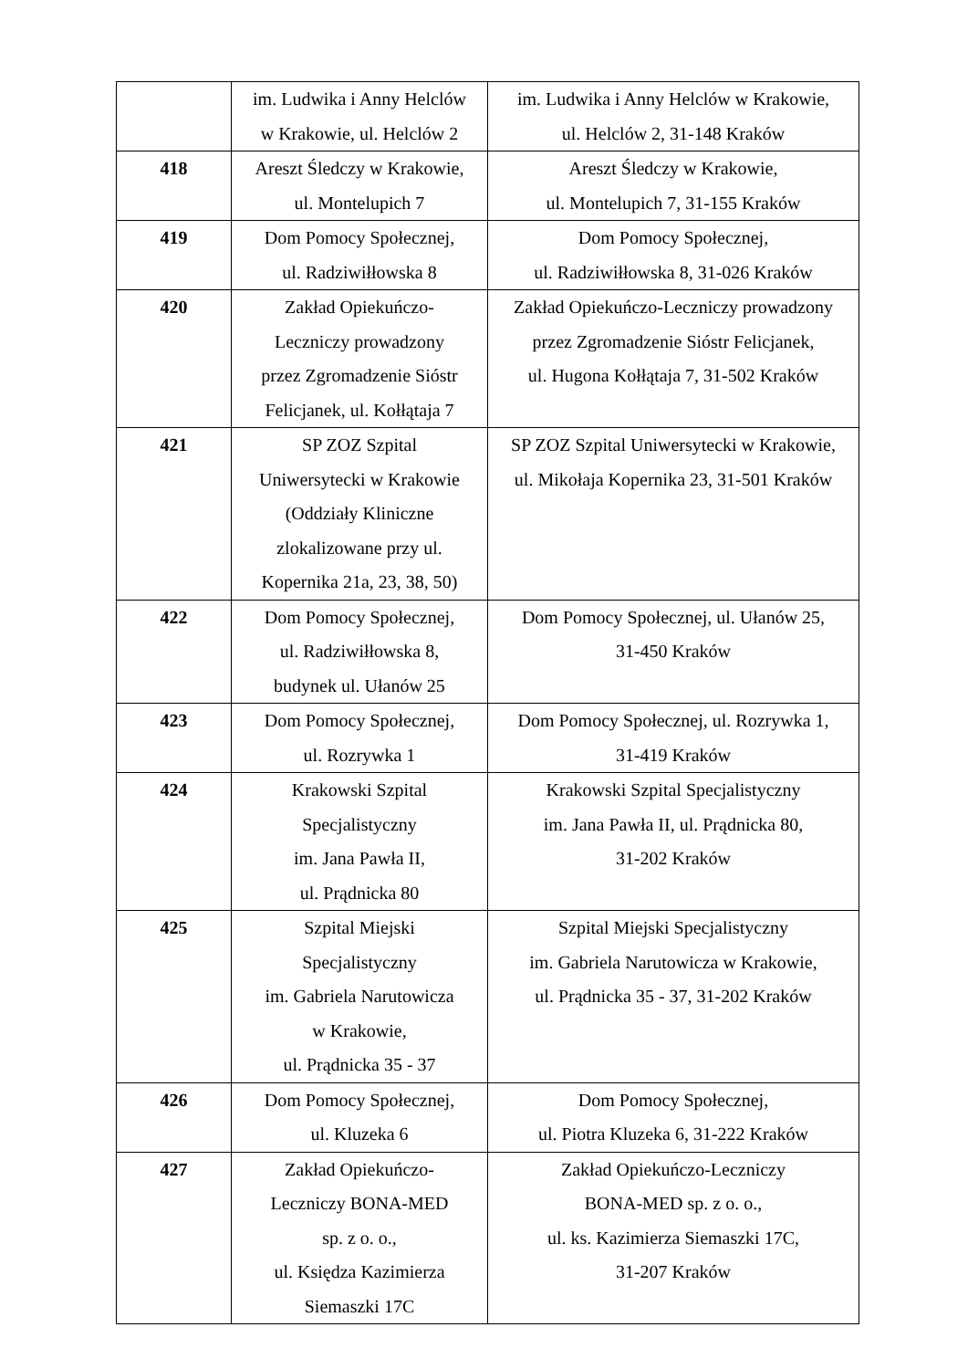| | im. Ludwika i Anny Helclów w Krakowie, ul. Helclów 2 | im. Ludwika i Anny Helclów w Krakowie, ul. Helclów 2, 31-148 Kraków |
| 418 | Areszt Śledczy w Krakowie, ul. Montelupich 7 | Areszt Śledczy w Krakowie, ul. Montelupich 7, 31-155 Kraków |
| 419 | Dom Pomocy Społecznej, ul. Radziwiłłowska 8 | Dom Pomocy Społecznej, ul. Radziwiłłowska 8, 31-026 Kraków |
| 420 | Zakład Opiekuńczo- Leczniczy prowadzony przez Zgromadzenie Sióstr Felicjanek, ul. Kołłątaja 7 | Zakład Opiekuńczo-Leczniczy prowadzony przez Zgromadzenie Sióstr Felicjanek, ul. Hugona Kołłątaja 7, 31-502 Kraków |
| 421 | SP ZOZ Szpital Uniwersytecki w Krakowie (Oddziały Kliniczne zlokalizowane przy ul. Kopernika 21a, 23, 38, 50) | SP ZOZ Szpital Uniwersytecki w Krakowie, ul. Mikołaja Kopernika 23, 31-501 Kraków |
| 422 | Dom Pomocy Społecznej, ul. Radziwiłłowska 8, budynek ul. Ułanów 25 | Dom Pomocy Społecznej, ul. Ułanów 25, 31-450 Kraków |
| 423 | Dom Pomocy Społecznej, ul. Rozrywka 1 | Dom Pomocy Społecznej, ul. Rozrywka 1, 31-419 Kraków |
| 424 | Krakowski Szpital Specjalistyczny im. Jana Pawła II, ul. Prądnicka 80 | Krakowski Szpital Specjalistyczny im. Jana Pawła II, ul. Prądnicka 80, 31-202 Kraków |
| 425 | Szpital Miejski Specjalistyczny im. Gabriela Narutowicza w Krakowie, ul. Prądnicka 35 - 37 | Szpital Miejski Specjalistyczny im. Gabriela Narutowicza w Krakowie, ul. Prądnicka 35 - 37, 31-202 Kraków |
| 426 | Dom Pomocy Społecznej, ul. Kluzeka 6 | Dom Pomocy Społecznej, ul. Piotra Kluzeka 6, 31-222 Kraków |
| 427 | Zakład Opiekuńczo- Leczniczy BONA-MED sp. z o. o., ul. Księdza Kazimierza Siemaszki 17C | Zakład Opiekuńczo-Leczniczy BONA-MED sp. z o. o., ul. ks. Kazimierza Siemaszki 17C, 31-207 Kraków |